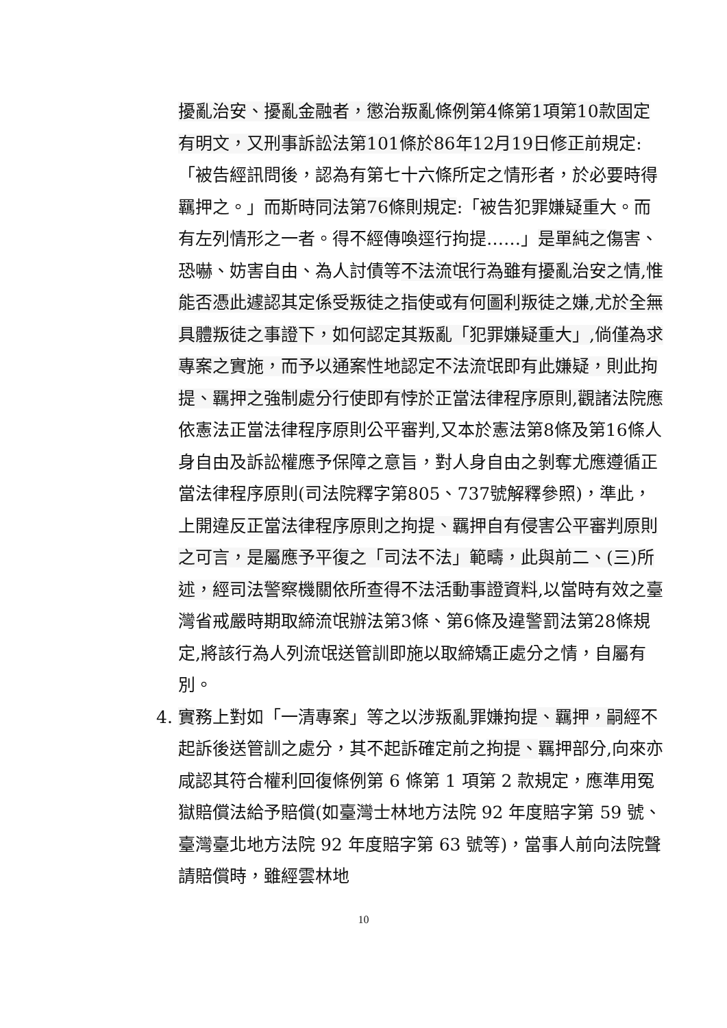擾亂治安、擾亂金融者，懲治叛亂條例第4條第1項第10款固定有明文，又刑事訴訟法第101條於86年12月19日修正前規定:「被告經訊問後，認為有第七十六條所定之情形者，於必要時得羈押之。」而斯時同法第76條則規定:「被告犯罪嫌疑重大。而有左列情形之一者。得不經傳喚逕行拘提……」是單純之傷害、恐嚇、妨害自由、為人討債等不法流氓行為雖有擾亂治安之情,惟能否憑此遽認其定係受叛徒之指使或有何圖利叛徒之嫌,尤於全無具體叛徒之事證下，如何認定其叛亂「犯罪嫌疑重大」,倘僅為求專案之實施，而予以通案性地認定不法流氓即有此嫌疑，則此拘提、羈押之強制處分行使即有悖於正當法律程序原則,觀諸法院應依憲法正當法律程序原則公平審判,又本於憲法第8條及第16條人身自由及訴訟權應予保障之意旨，對人身自由之剝奪尤應遵循正當法律程序原則(司法院釋字第805、737號解釋參照)，準此，上開違反正當法律程序原則之拘提、羈押自有侵害公平審判原則之可言，是屬應予平復之「司法不法」範疇，此與前二、(三)所述，經司法警察機關依所查得不法活動事證資料,以當時有效之臺灣省戒嚴時期取締流氓辦法第3條、第6條及違警罰法第28條規定,將該行為人列流氓送管訓即施以取締矯正處分之情，自屬有別。
4. 實務上對如「一清專案」等之以涉叛亂罪嫌拘提、羈押，嗣經不起訴後送管訓之處分，其不起訴確定前之拘提、羈押部分,向來亦咸認其符合權利回復條例第 6 條第 1 項第 2 款規定，應準用冤獄賠償法給予賠償(如臺灣士林地方法院 92 年度賠字第 59 號、臺灣臺北地方法院 92 年度賠字第 63 號等)，當事人前向法院聲請賠償時，雖經雲林地
10